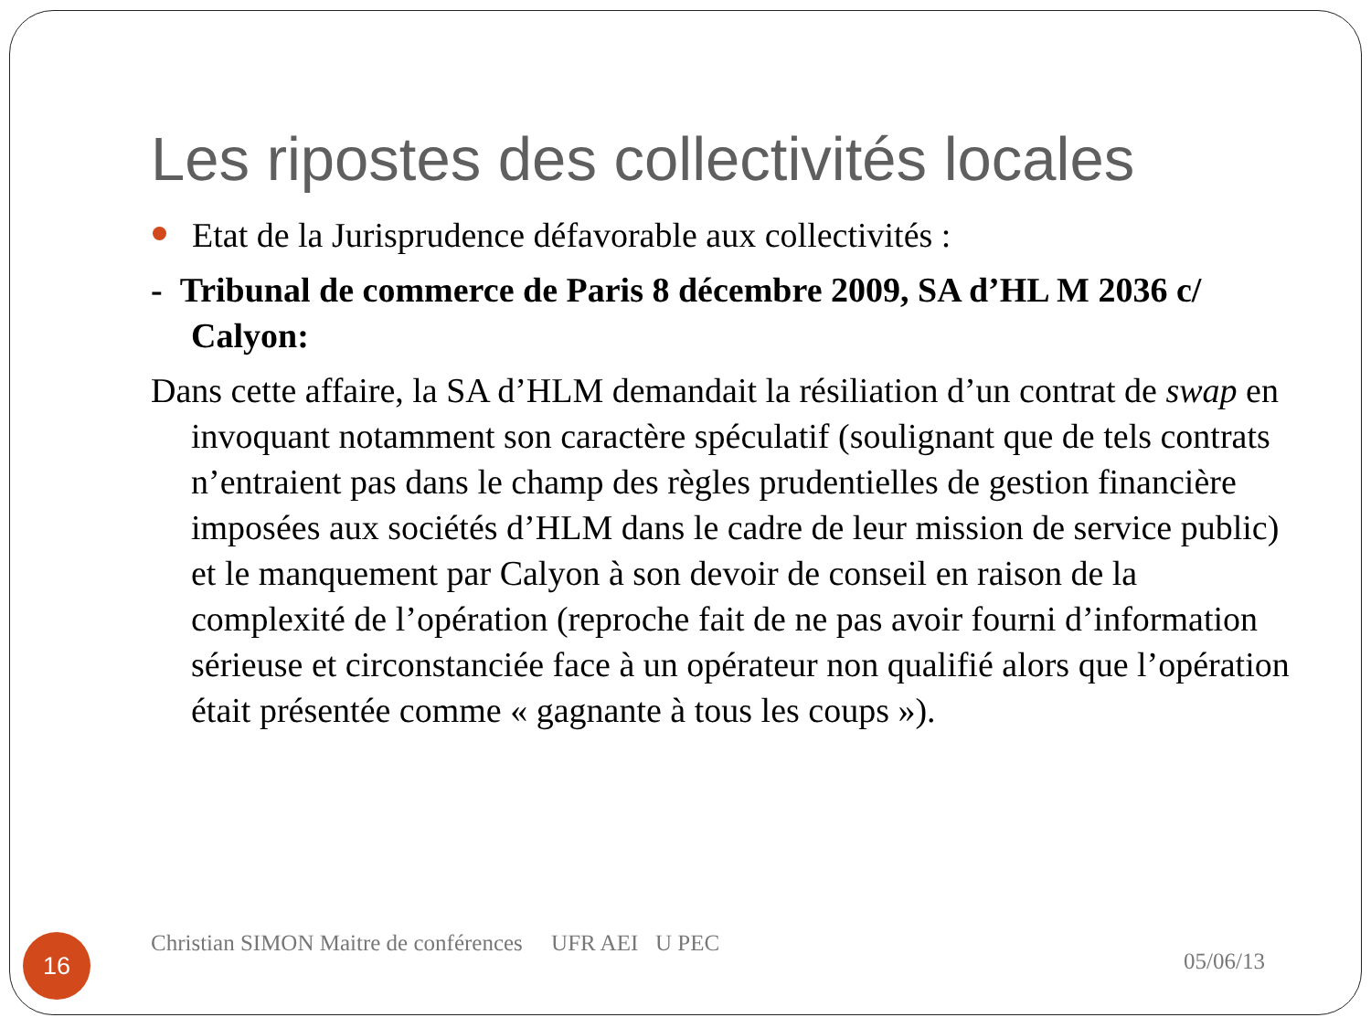Les ripostes des collectivités locales
Etat de la Jurisprudence défavorable aux collectivités :
- Tribunal de commerce de Paris 8 décembre 2009, SA d’HL M 2036 c/ Calyon:
Dans cette affaire, la SA d’HLM demandait la résiliation d’un contrat de swap en invoquant notamment son caractère spéculatif (soulignant que de tels contrats n’entraient pas dans le champ des règles prudentielles de gestion financière imposées aux sociétés d’HLM dans le cadre de leur mission de service public) et le manquement par Calyon à son devoir de conseil en raison de la complexité de l’opération (reproche fait de ne pas avoir fourni d’information sérieuse et circonstanciée face à un opérateur non qualifié alors que l’opération était présentée comme « gagnante à tous les coups »).
16
Christian SIMON Maitre de conférences UFR AEI U PEC
05/06/13